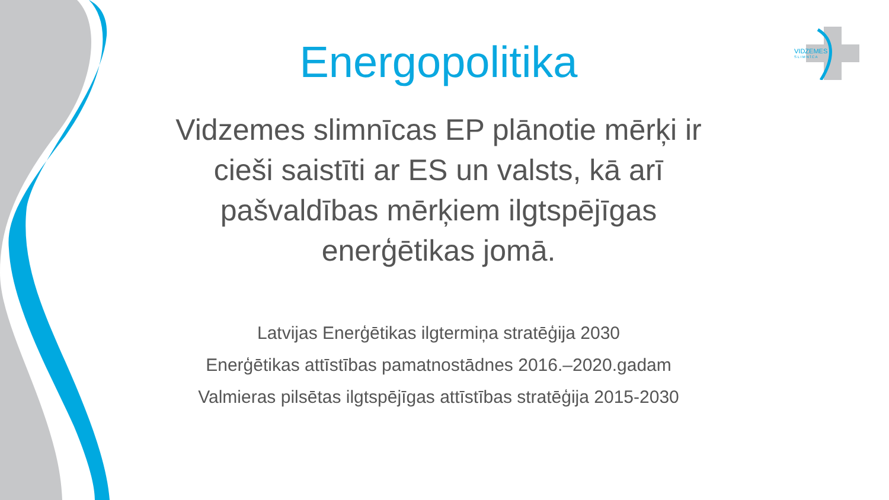VIDZEMES
S L I M N Ī C A
Energopolitika
Vidzemes slimnīcas EP plānotie mērķi ir cieši saistīti ar ES un valsts, kā arī pašvaldības mērķiem ilgtspējīgas enerģētikas jomā.
Latvijas Enerģētikas ilgtermiņa stratēģija 2030
Enerģētikas attīstības pamatnostādnes 2016.–2020.gadam
Valmieras pilsētas ilgtspējīgas attīstības stratēģija 2015-2030